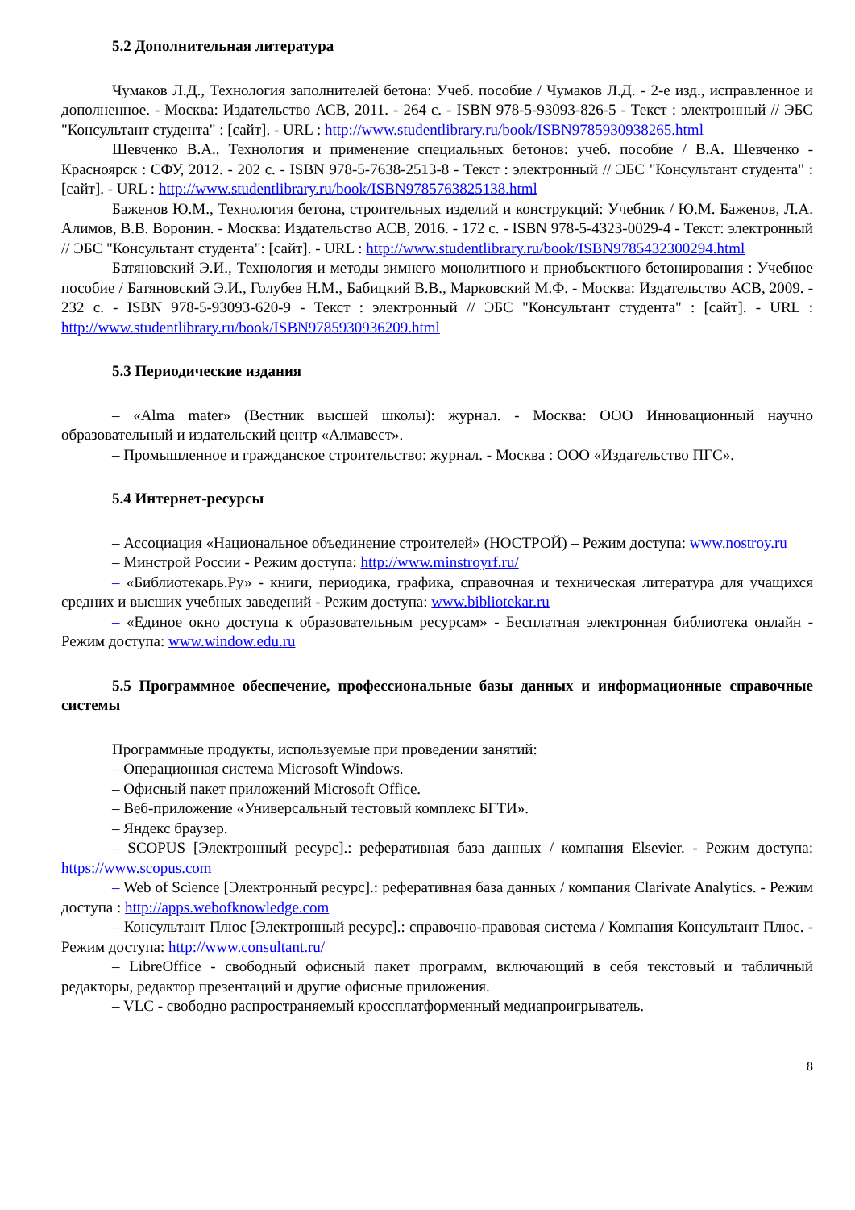5.2 Дополнительная литература
Чумаков Л.Д., Технология заполнителей бетона: Учеб. пособие / Чумаков Л.Д. - 2-е изд., исправленное и дополненное. - Москва: Издательство АСВ, 2011. - 264 с. - ISBN 978-5-93093-826-5 - Текст : электронный // ЭБС "Консультант студента" : [сайт]. - URL : http://www.studentlibrary.ru/book/ISBN9785930938265.html
Шевченко В.А., Технология и применение специальных бетонов: учеб. пособие / В.А. Шевченко - Красноярск : СФУ, 2012. - 202 с. - ISBN 978-5-7638-2513-8 - Текст : электронный // ЭБС "Консультант студента" : [сайт]. - URL : http://www.studentlibrary.ru/book/ISBN9785763825138.html
Баженов Ю.М., Технология бетона, строительных изделий и конструкций: Учебник / Ю.М. Баженов, Л.А. Алимов, В.В. Воронин. - Москва: Издательство АСВ, 2016. - 172 с. - ISBN 978-5-4323-0029-4 - Текст: электронный // ЭБС "Консультант студента": [сайт]. - URL : http://www.studentlibrary.ru/book/ISBN9785432300294.html
Батяновский Э.И., Технология и методы зимнего монолитного и приобъектного бетонирования : Учебное пособие / Батяновский Э.И., Голубев Н.М., Бабицкий В.В., Марковский М.Ф. - Москва: Издательство АСВ, 2009. - 232 с. - ISBN 978-5-93093-620-9 - Текст : электронный // ЭБС "Консультант студента" : [сайт]. - URL : http://www.studentlibrary.ru/book/ISBN9785930936209.html
5.3 Периодические издания
– «Alma mater» (Вестник высшей школы): журнал. - Москва: ООО Инновационный научно образовательный и издательский центр «Алмавест».
– Промышленное и гражданское строительство: журнал. - Москва : ООО «Издательство ПГС».
5.4 Интернет-ресурсы
– Ассоциация «Национальное объединение строителей» (НОСТРОЙ) – Режим доступа: www.nostroy.ru
– Минстрой России - Режим доступа: http://www.minstroyrf.ru/
– «Библиотекарь.Ру» - книги, периодика, графика, справочная и техническая литература для учащихся средних и высших учебных заведений - Режим доступа: www.bibliotekar.ru
– «Единое окно доступа к образовательным ресурсам» - Бесплатная электронная библиотека онлайн - Режим доступа: www.window.edu.ru
5.5 Программное обеспечение, профессиональные базы данных и информационные справочные системы
Программные продукты, используемые при проведении занятий:
– Операционная система Microsoft Windows.
– Офисный пакет приложений Microsoft Office.
– Веб-приложение «Универсальный тестовый комплекс БГТИ».
– Яндекс браузер.
– SCOPUS [Электронный ресурс].: реферативная база данных / компания Elsevier. - Режим доступа: https://www.scopus.com
– Web of Science [Электронный ресурс].: реферативная база данных / компания Clarivate Analytics. - Режим доступа : http://apps.webofknowledge.com
– Консультант Плюс [Электронный ресурс].: справочно-правовая система / Компания Консультант Плюс. - Режим доступа: http://www.consultant.ru/
– LibreOffice - свободный офисный пакет программ, включающий в себя текстовый и табличный редакторы, редактор презентаций и другие офисные приложения.
– VLC - свободно распространяемый кроссплатформенный медиапроигрыватель.
8